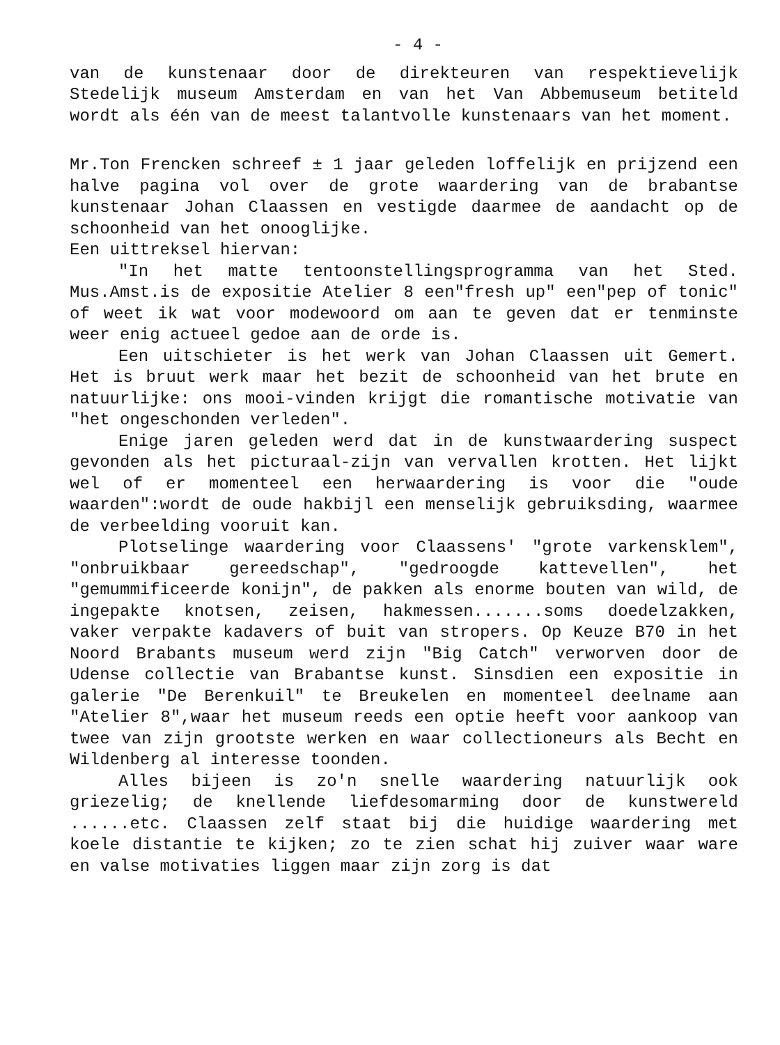- 4 -
van de kunstenaar door de direkteuren van respektievelijk Stedelijk museum Amsterdam en van het Van Abbemuseum betiteld wordt als één van de meest talantvolle kunstenaars van het moment.
Mr.Ton Frencken schreef ± 1 jaar geleden loffelijk en prijzend een halve pagina vol over de grote waardering van de brabantse kunstenaar Johan Claassen en vestigde daarmee de aandacht op de schoonheid van het onooglijke.
Een uittreksel hiervan:
"In het matte tentoonstellingsprogramma van het Sted. Mus.Amst.is de expositie Atelier 8 een"fresh up" een"pep of tonic" of weet ik wat voor modewoord om aan te geven dat er tenminste weer enig actueel gedoe aan de orde is.
Een uitschieter is het werk van Johan Claassen uit Gemert. Het is bruut werk maar het bezit de schoonheid van het brute en natuurlijke: ons mooi-vinden krijgt die romantische motivatie van "het ongeschonden verleden".
Enige jaren geleden werd dat in de kunstwaardering suspect gevonden als het picturaal-zijn van vervallen krotten. Het lijkt wel of er momenteel een herwaardering is voor die "oude waarden":wordt de oude hakbijl een menselijk gebruiksding, waarmee de verbeelding vooruit kan.
Plotselinge waardering voor Claassens' "grote varkensklem", "onbruikbaar gereedschap", "gedroogde kattevellen", het "gemummificeerde konijn", de pakken als enorme bouten van wild, de ingepakte knotsen, zeisen, hakmessen.......soms doedelzakken, vaker verpakte kadavers of buit van stropers. Op Keuze B70 in het Noord Brabants museum werd zijn "Big Catch" verworven door de Udense collectie van Brabantse kunst. Sinsdien een expositie in galerie "De Berenkuil" te Breukelen en momenteel deelname aan "Atelier 8",waar het museum reeds een optie heeft voor aankoop van twee van zijn grootste werken en waar collectioneurs als Becht en Wildenberg al interesse toonden.
Alles bijeen is zo'n snelle waardering natuurlijk ook griezelig; de knellende liefdesomarming door de kunstwereld ......etc. Claassen zelf staat bij die huidige waardering met koele distantie te kijken; zo te zien schat hij zuiver waar ware en valse motivaties liggen maar zijn zorg is dat